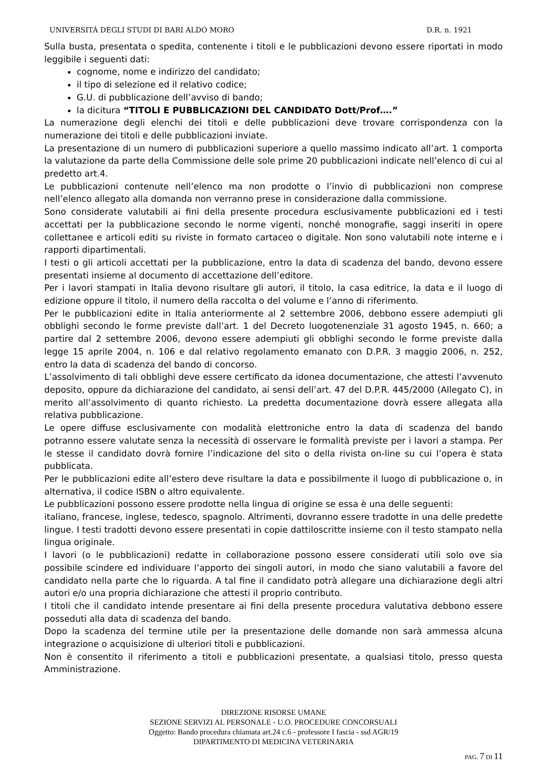UNIVERSITÀ DEGLI STUDI DI BARI ALDO MORO D.R. n. 1921
Sulla busta, presentata o spedita, contenente i titoli e le pubblicazioni devono essere riportati in modo leggibile i seguenti dati:
cognome, nome e indirizzo del candidato;
il tipo di selezione ed il relativo codice;
G.U. di pubblicazione dell’avviso di bando;
la dicitura “TITOLI E PUBBLICAZIONI DEL CANDIDATO Dott/Prof….”
La numerazione degli elenchi dei titoli e delle pubblicazioni deve trovare corrispondenza con la numerazione dei titoli e delle pubblicazioni inviate.
La presentazione di un numero di pubblicazioni superiore a quello massimo indicato all’art. 1 comporta la valutazione da parte della Commissione delle sole prime 20 pubblicazioni indicate nell’elenco di cui al predetto art.4.
Le pubblicazioni contenute nell’elenco ma non prodotte o l’invio di pubblicazioni non comprese nell’elenco allegato alla domanda non verranno prese in considerazione dalla commissione.
Sono considerate valutabili ai fini della presente procedura esclusivamente pubblicazioni ed i testi accettati per la pubblicazione secondo le norme vigenti, nonché monografie, saggi inseriti in opere collettanee e articoli editi su riviste in formato cartaceo o digitale. Non sono valutabili note interne e i rapporti dipartimentali.
I testi o gli articoli accettati per la pubblicazione, entro la data di scadenza del bando, devono essere presentati insieme al documento di accettazione dell’editore.
Per i lavori stampati in Italia devono risultare gli autori, il titolo, la casa editrice, la data e il luogo di edizione oppure il titolo, il numero della raccolta o del volume e l’anno di riferimento.
Per le pubblicazioni edite in Italia anteriormente al 2 settembre 2006, debbono essere adempiuti gli obblighi secondo le forme previste dall’art. 1 del Decreto luogotenenziale 31 agosto 1945, n. 660; a partire dal 2 settembre 2006, devono essere adempiuti gli obblighi secondo le forme previste dalla legge 15 aprile 2004, n. 106 e dal relativo regolamento emanato con D.P.R. 3 maggio 2006, n. 252, entro la data di scadenza del bando di concorso.
L’assolvimento di tali obblighi deve essere certificato da idonea documentazione, che attesti l’avvenuto deposito, oppure da dichiarazione del candidato, ai sensi dell’art. 47 del D.P.R. 445/2000 (Allegato C), in merito all’assolvimento di quanto richiesto. La predetta documentazione dovrà essere allegata alla relativa pubblicazione.
Le opere diffuse esclusivamente con modalità elettroniche entro la data di scadenza del bando potranno essere valutate senza la necessità di osservare le formalità previste per i lavori a stampa. Per le stesse il candidato dovrà fornire l’indicazione del sito o della rivista on-line su cui l’opera è stata pubblicata.
Per le pubblicazioni edite all’estero deve risultare la data e possibilmente il luogo di pubblicazione o, in alternativa, il codice ISBN o altro equivalente.
Le pubblicazioni possono essere prodotte nella lingua di origine se essa è una delle seguenti:
italiano, francese, inglese, tedesco, spagnolo. Altrimenti, dovranno essere tradotte in una delle predette lingue. I testi tradotti devono essere presentati in copie dattiloscritte insieme con il testo stampato nella lingua originale.
I lavori (o le pubblicazioni) redatte in collaborazione possono essere considerati utili solo ove sia possibile scindere ed individuare l’apporto dei singoli autori, in modo che siano valutabili a favore del candidato nella parte che lo riguarda. A tal fine il candidato potrà allegare una dichiarazione degli altri autori e/o una propria dichiarazione che attesti il proprio contributo.
I titoli che il candidato intende presentare ai fini della presente procedura valutativa debbono essere posseduti alla data di scadenza del bando.
Dopo la scadenza del termine utile per la presentazione delle domande non sarà ammessa alcuna integrazione o acquisizione di ulteriori titoli e pubblicazioni.
Non è consentito il riferimento a titoli e pubblicazioni presentate, a qualsiasi titolo, presso questa Amministrazione.
DIREZIONE RISORSE UMANE
SEZIONE SERVIZI AL PERSONALE - U.O. PROCEDURE CONCORSUALI
Oggetto: Bando procedura chiamata art.24 c.6 - professore I fascia - ssd AGR/19
DIPARTIMENTO DI MEDICINA VETERINARIA
PAG. 7 DI 11